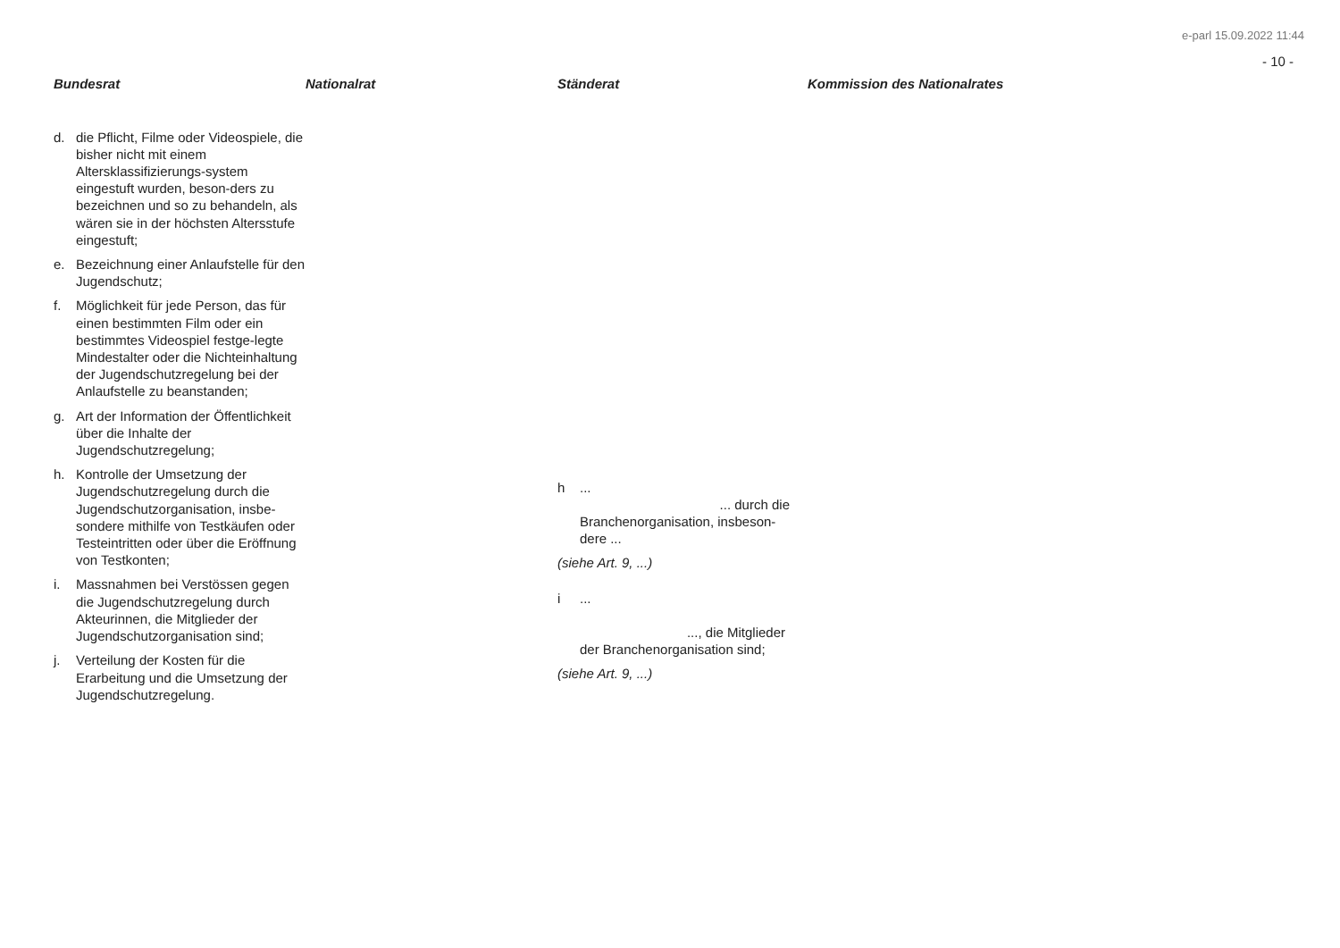e-parl 15.09.2022 11:44
- 10 -
| Bundesrat | Nationalrat | Ständerat | Kommission des Nationalrates |
| --- | --- | --- | --- |
| d. die Pflicht, Filme oder Videospiele, die bisher nicht mit einem Altersklassifizierungs-system eingestuft wurden, beson-ders zu bezeichnen und so zu behandeln, als wären sie in der höchsten Altersstufe eingestuft; e. Bezeichnung einer Anlaufstelle für den Jugendschutz; f. Möglichkeit für jede Person, das für einen bestimmten Film oder ein bestimmtes Videospiel festge-legte Mindestalter oder die Nichteinhaltung der Jugendschutzregelung bei der Anlaufstelle zu beanstanden; g. Art der Information der Öffentlichkeit über die Inhalte der Jugendschutzregelung; h. Kontrolle der Umsetzung der Jugendschutzregelung durch die Jugendschutzorganisation, insbe-sondere mithilfe von Testkäufen oder Testeintritten oder über die Eröffnung von Testkonten; i. Massnahmen bei Verstössen gegen die Jugendschutzregelung durch Akteurinnen, die Mitglieder der Jugendschutzorganisation sind; j. Verteilung der Kosten für die Erarbeitung und die Umsetzung der Jugendschutzregelung. | | h ... ... durch die Branchenorganisation, insbeson-dere ... (siehe Art. 9, ...) i ... ..., die Mitglieder der Branchenorganisation sind; (siehe Art. 9, ...) | |